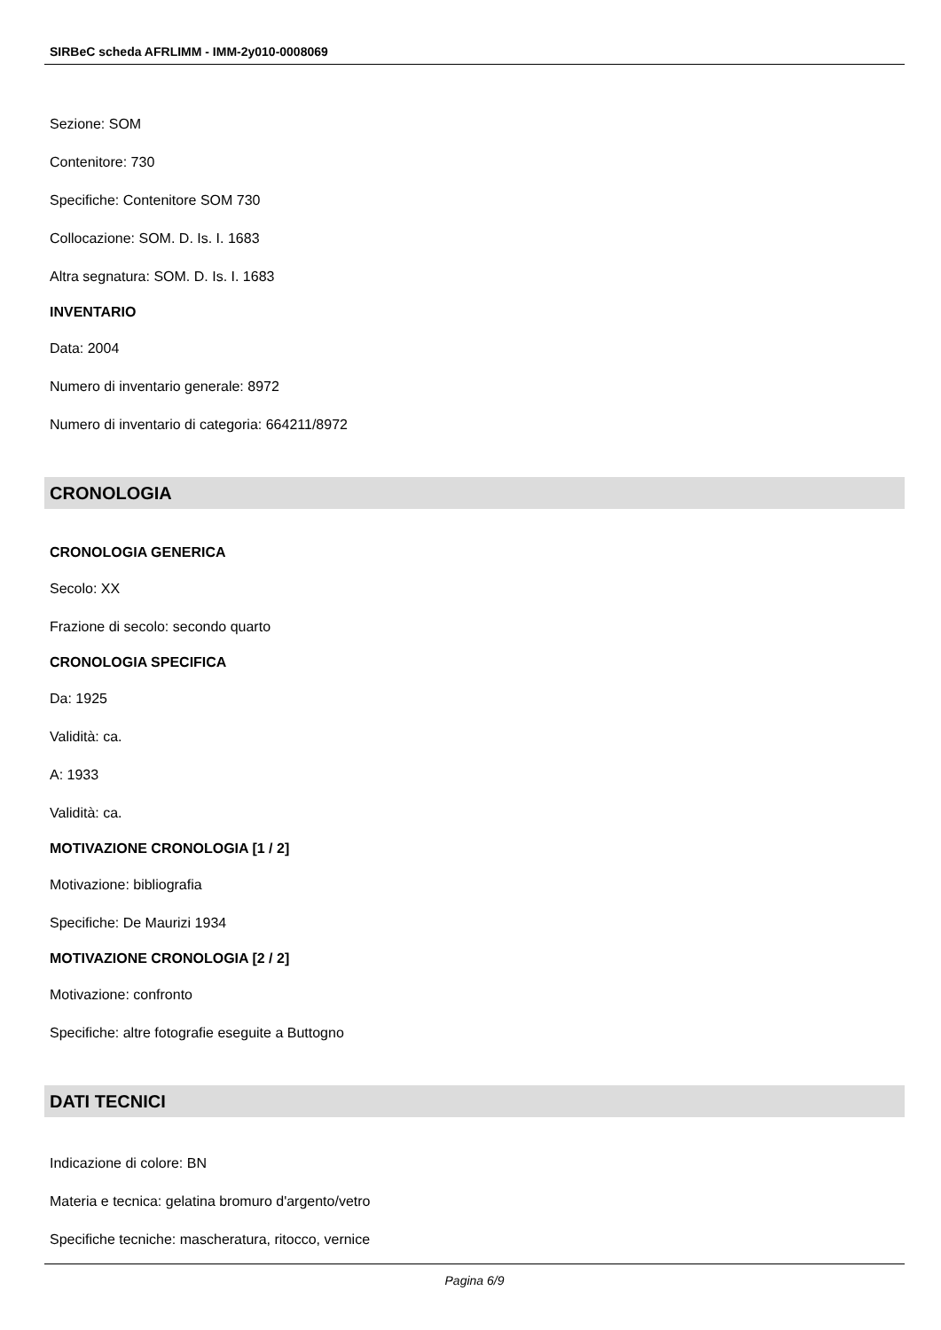SIRBeC scheda AFRLIMM - IMM-2y010-0008069
Sezione: SOM
Contenitore: 730
Specifiche: Contenitore SOM 730
Collocazione: SOM. D. Is. I. 1683
Altra segnatura: SOM. D. Is. I. 1683
INVENTARIO
Data: 2004
Numero di inventario generale: 8972
Numero di inventario di categoria: 664211/8972
CRONOLOGIA
CRONOLOGIA GENERICA
Secolo: XX
Frazione di secolo: secondo quarto
CRONOLOGIA SPECIFICA
Da: 1925
Validità: ca.
A: 1933
Validità: ca.
MOTIVAZIONE CRONOLOGIA [1 / 2]
Motivazione: bibliografia
Specifiche: De Maurizi 1934
MOTIVAZIONE CRONOLOGIA [2 / 2]
Motivazione: confronto
Specifiche: altre fotografie eseguite a Buttogno
DATI TECNICI
Indicazione di colore: BN
Materia e tecnica: gelatina bromuro d'argento/vetro
Specifiche tecniche: mascheratura, ritocco, vernice
Pagina 6/9